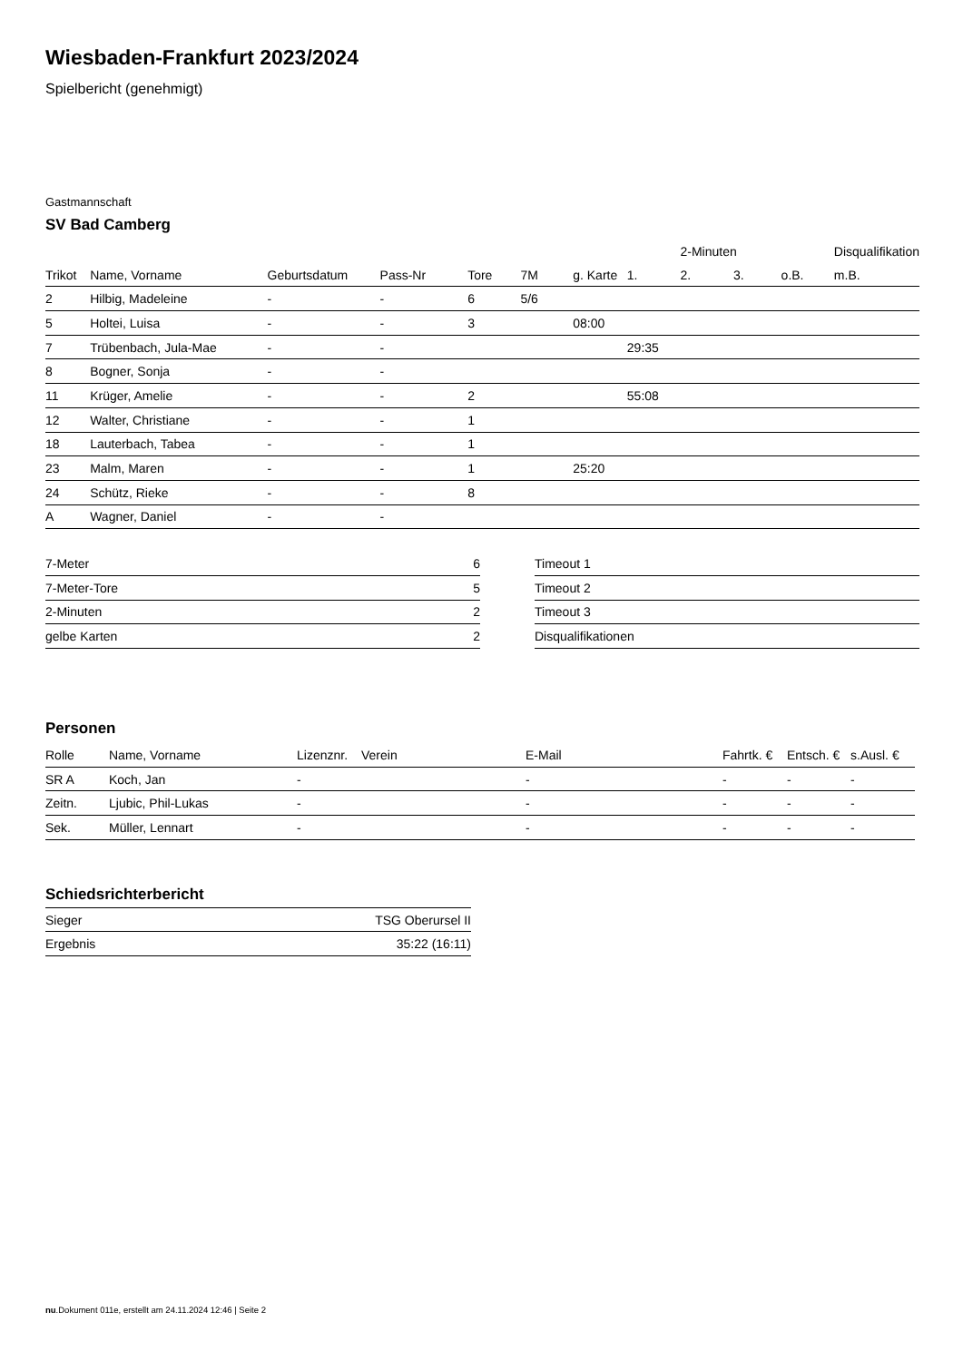Wiesbaden-Frankfurt 2023/2024
Spielbericht (genehmigt)
Gastmannschaft
SV Bad Camberg
| | | | | | | | | 2-Minuten | | | Disqualifikation |
| --- | --- | --- | --- | --- | --- | --- | --- | --- | --- | --- | --- |
| Trikot | Name, Vorname | Geburtsdatum | Pass-Nr | Tore | 7M | g. Karte | 1. | 2. | 3. | o.B. | m.B. |
| 2 | Hilbig, Madeleine | - | - | 6 | 5/6 | | | | | | |
| 5 | Holtei, Luisa | - | - | 3 | | 08:00 | | | | | |
| 7 | Trübenbach, Jula-Mae | - | - | | | | 29:35 | | | | |
| 8 | Bogner, Sonja | - | - | | | | | | | | |
| 11 | Krüger, Amelie | - | - | 2 | | | 55:08 | | | | |
| 12 | Walter, Christiane | - | - | 1 | | | | | | | |
| 18 | Lauterbach, Tabea | - | - | 1 | | | | | | | |
| 23 | Malm, Maren | - | - | 1 | | 25:20 | | | | | |
| 24 | Schütz, Rieke | - | - | 8 | | | | | | | |
| A | Wagner, Daniel | - | - | | | | | | | | |
| 7-Meter | 6 |
| 7-Meter-Tore | 5 |
| 2-Minuten | 2 |
| gelbe Karten | 2 |
| Timeout 1 |
| Timeout 2 |
| Timeout 3 |
| Disqualifikationen |
Personen
| Rolle | Name, Vorname | Lizenznr. | Verein | E-Mail | Fahrtk. € | Entsch. € | s.Ausl. € |
| --- | --- | --- | --- | --- | --- | --- | --- |
| SR A | Koch, Jan | - | | - | - | - | - |
| Zeitn. | Ljubic, Phil-Lukas | - | | - | - | - | - |
| Sek. | Müller, Lennart | - | | - | - | - | - |
Schiedsrichterbericht
| Sieger | TSG Oberursel II |
| Ergebnis | 35:22 (16:11) |
nu.Dokument 011e, erstellt am 24.11.2024 12:46 | Seite 2